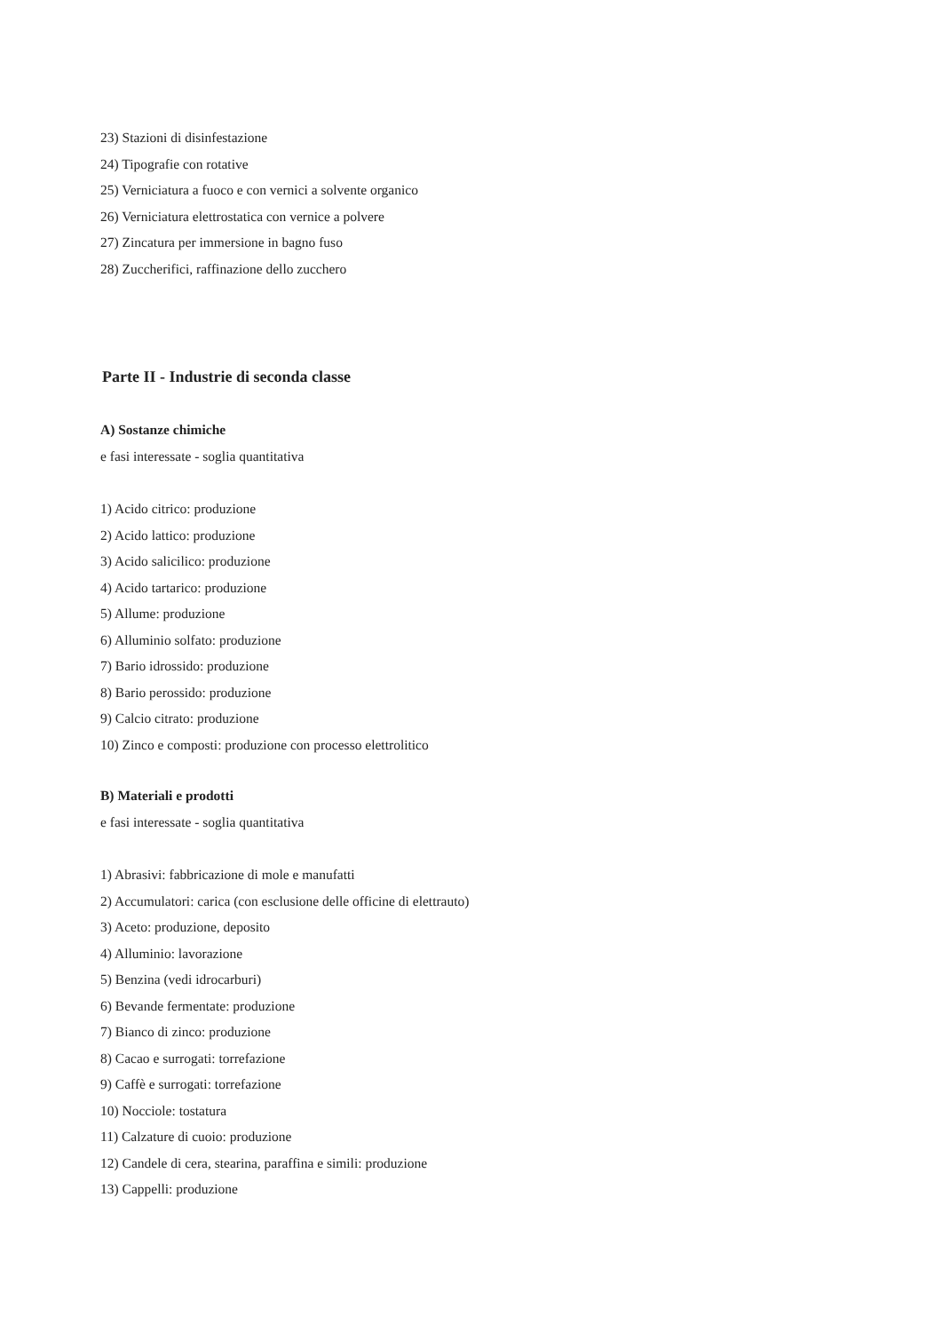23) Stazioni di disinfestazione
24) Tipografie con rotative
25) Verniciatura a fuoco e con vernici a solvente organico
26) Verniciatura elettrostatica con vernice a polvere
27) Zincatura per immersione in bagno fuso
28) Zuccherifici, raffinazione dello zucchero
Parte II - Industrie di seconda classe
A) Sostanze chimiche
e fasi interessate - soglia quantitativa
1) Acido citrico: produzione
2) Acido lattico: produzione
3) Acido salicilico: produzione
4) Acido tartarico: produzione
5) Allume: produzione
6) Alluminio solfato: produzione
7) Bario idrossido: produzione
8) Bario perossido: produzione
9) Calcio citrato: produzione
10) Zinco e composti: produzione con processo elettrolitico
B) Materiali e prodotti
e fasi interessate - soglia quantitativa
1) Abrasivi: fabbricazione di mole e manufatti
2) Accumulatori: carica (con esclusione delle officine di elettrauto)
3) Aceto: produzione, deposito
4) Alluminio: lavorazione
5) Benzina (vedi idrocarburi)
6) Bevande fermentate: produzione
7) Bianco di zinco: produzione
8) Cacao e surrogati: torrefazione
9) Caffè e surrogati: torrefazione
10) Nocciole: tostatura
11) Calzature di cuoio: produzione
12) Candele di cera, stearina, paraffina e simili: produzione
13) Cappelli: produzione